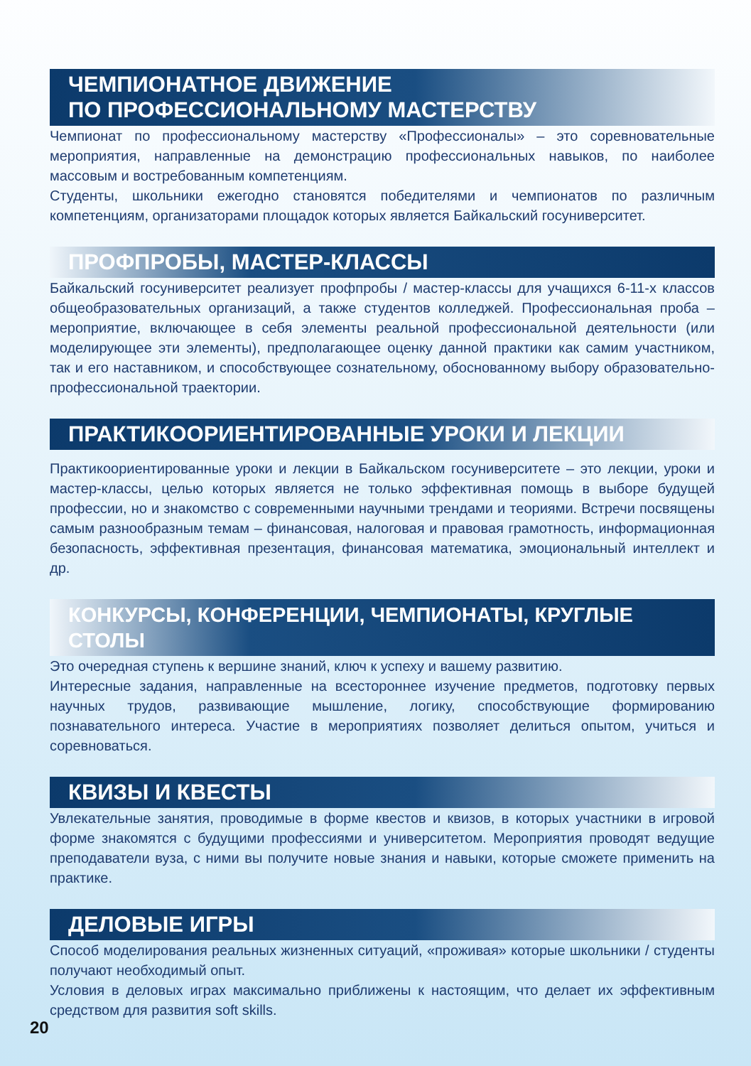ЧЕМПИОНАТНОЕ ДВИЖЕНИЕ
ПО ПРОФЕССИОНАЛЬНОМУ МАСТЕРСТВУ
Чемпионат по профессиональному мастерству «Профессионалы» – это соревновательные мероприятия, направленные на демонстрацию профессиональных навыков, по наиболее массовым и востребованным компетенциям.
Студенты, школьники ежегодно становятся победителями и чемпионатов по различным компетенциям, организаторами площадок которых является Байкальский госуниверситет.
ПРОФПРОБЫ, МАСТЕР-КЛАССЫ
Байкальский госуниверситет реализует профпробы / мастер-классы для учащихся 6-11-х классов общеобразовательных организаций, а также студентов колледжей. Профессиональная проба – мероприятие, включающее в себя элементы реальной профессиональной деятельности (или моделирующее эти элементы), предполагающее оценку данной практики как самим участником, так и его наставником, и способствующее сознательному, обоснованному выбору образовательно-профессиональной траектории.
ПРАКТИКООРИЕНТИРОВАННЫЕ УРОКИ И ЛЕКЦИИ
Практикоориентированные уроки и лекции в Байкальском госуниверситете – это лекции, уроки и мастер-классы, целью которых является не только эффективная помощь в выборе будущей профессии, но и знакомство с современными научными трендами и теориями. Встречи посвящены самым разнообразным темам – финансовая, налоговая и правовая грамотность, информационная безопасность, эффективная презентация, финансовая математика, эмоциональный интеллект и др.
КОНКУРСЫ, КОНФЕРЕНЦИИ, ЧЕМПИОНАТЫ, КРУГЛЫЕ СТОЛЫ
Это очередная ступень к вершине знаний, ключ к успеху и вашему развитию.
Интересные задания, направленные на всестороннее изучение предметов, подготовку первых научных трудов, развивающие мышление, логику, способствующие формированию познавательного интереса. Участие в мероприятиях позволяет делиться опытом, учиться и соревноваться.
КВИЗЫ И КВЕСТЫ
Увлекательные занятия, проводимые в форме квестов и квизов, в которых участники в игровой форме знакомятся с будущими профессиями и университетом. Мероприятия проводят ведущие преподаватели вуза, с ними вы получите новые знания и навыки, которые сможете применить на практике.
ДЕЛОВЫЕ ИГРЫ
Способ моделирования реальных жизненных ситуаций, «проживая» которые школьники / студенты получают необходимый опыт.
Условия в деловых играх максимально приближены к настоящим, что делает их эффективным средством для развития soft skills.
20